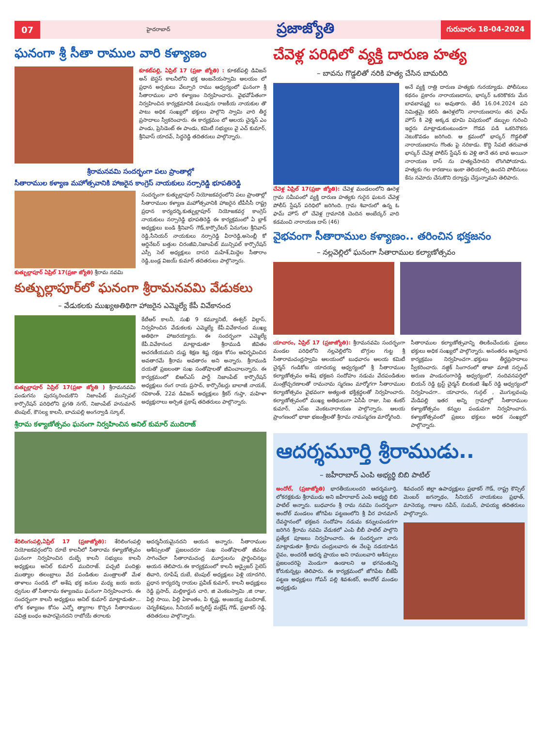07 హైదరాబాద్ ప్రజాజ్యోతి గురువారం 18-04-2024
ఘనంగా శ్రీ సీతా రాముల వారి కళ్యాణం
కూకట్‌పల్లి, ఏప్రిల్ 17 (ప్రజా జ్యోతి) : కూకట్‌పల్లి డివిజన్ అన్ బెస్టస్ కాలనీలోని భక్త ఆంజనేయస్వామి ఆలయం లో ప్రధాన అర్చకులు వేల్పూరి రాము ఆధ్వర్యంలో ఘనంగా శ్రీ సీతారాముల వారి కళ్యాణం నిర్వహించారు. వైభవోపేతంగా నిర్వహించిన కార్యక్రమానికి పలువురు రాజకీయ నాయకుల తొ పాటు అధిక సంఖ్యలో భక్తులు పాల్గొని స్వామి వారి తీర్థ ప్రసాదాలు స్వీకరించారు. ఈ కార్యక్రమం లో ఆలయ చైర్మన్ ఎం పాండు, ప్రెసిడెంట్ ఈ పాండు, కమిటీ సభ్యులు వై ఎచ్ కుమార్, శ్రీనివాస్ యాదవ్, సిద్ధరెడ్డి తదితరులు పాల్గొన్నారు.
శ్రీరామనవమి సందర్భంగా పలు ప్రాంతాల్లో
సీతారాముల కళ్యాణ మహోత్సవానికి హాజరైన కాంగ్రెస్ నాయకులు నర్సారెడ్డి భూపతిరెడ్డి
కుత్బుల్లాపూర్ ఏప్రిల్ 17(ప్రజా జ్యోతి) శ్రీరామ నవమి
సందర్భంగా కుత్బుల్లాపూర్ నియోజకవర్గంలోని పలు ప్రాంతాల్లో సీతారాముల కళ్యాణ మహోత్సవానికి హాజరైన టీపీసీసీ రాష్ట్ర ప్రధాన కార్యదర్శి,కుత్బుల్లాపూర్ నియోజకవర్గ కాంగ్రెస్ నాయకులు నర్సారెడ్డి భూపతిరెడ్డి ఈ కార్యక్రమంలో ఏ బ్లాక్ అధ్యక్షులు బండి శ్రీనివాస్ గౌడ్,కార్పొరేటర్ ఏనుగుల శ్రీనివాస్ రెడ్డి,సీనియర్ నాయకులు నర్సారెడ్డి వీరారెడ్డి,అసెంబ్లీ కో ఆర్డినేటర్ బత్తుల చిరంజీవి,నిజాంపేట్ మున్సిపల్ కార్పొరేషన్ ఎస్సీ సెల్ అధ్యక్షులు దాసరి మహేశ్,మిద్దెల సీతారాం రెడ్డి,బండ్ల విజయ్ కుమార్ తదితరులు పాల్గొన్నారు.
కుత్బుల్లాపూర్‌లో ఘనంగా శ్రీరామనవమి వేడుకలు
– వేడుకలకు ముఖ్యఅతిథిగా హాజరైన ఎమ్మెల్యే కేపీ వివేకానంద
కుత్బుల్లాపూర్ ఏప్రిల్ 17(ప్రజా జ్యోతి ) శ్రీరామనవమి పండుగను పురస్కరించుకొని నిజాంపేట్ మున్సిపల్ కార్పొరేషన్ పరిధిలోని ప్రగతి నగర్, నిజాంపేట్ హనుమాన్ టెంపుల్, కౌసల్య కాలనీ, బాచుపల్లి అంగన్వాడి స్కూల్,
కేటీఆర్ కాలనీ, సుఖి 9 కమ్యూనిటీ, ఈశ్వర్ విల్లాస్, నిర్వహించిన వేడుకలకు ఎమ్మెల్యే కేపీ.వివేకానంద ముఖ్య అతిథిగా హాజరయ్యారు. ఈ సందర్భంగా ఎమ్మెల్యే కేపీ.వివేకానంద మాట్లాడుతూ శ్రీరాముడి జీవితం ఆచరణీయమని దుష్ట శిక్షణ శిష్ట రక్షణ కోసం ఆవిర్భవించిన అవతారమే శ్రీరామ అవతారం అని అన్నారు. శ్రీరాముడి దయతో ప్రజలంతా సుఖ సంతోషాలతో జీవించాలన్నారు. ఈ కార్యక్రమంలో బిఆర్ఎస్ పార్టీ నిజాంపేట్ కార్పొరేషన్ అధ్యక్షులు రంగ రాయ ప్రసాద్, కార్పొరేటర్లు బాలాజీ నాయక్, రవికాంత్, 22వ డివిజన్ అధ్యక్షులు శ్రీకర్ గుప్తా, మహిళా అధ్యక్షురాలు అర్పిత ప్రకాష్ తదితరులు పాల్గొన్నారు.
శ్రీరామ కళ్యాణోత్సవం ఘనంగా నిర్వహించిన అనిల్ కుమార్ ముదిరాజ్
శేరిలింగంపల్లి,ఏప్రిల్ 17 (ప్రజాజ్యోతి): శేరిలింగంపల్లి నియోజకవర్గంలోని దూబే కాలనీలో సీతారామ కళ్యాణోత్సవం ఘనంగా నిర్వహించిన దుబ్బే కాలనీ సభ్యులు కాలనీ అధ్యక్షులు అనిల్ కుమార్ ముదిరాజ్. పచ్చటి పందిళ్లు ముత్యాల తలంబ్రాలు వేద పండితుల మంత్రాలతో మేళ తాళాలు సందడి లో అశేష భక్త జనుల మధ్య జయ జయ ధ్వనుల తో సీతారామ కళ్యాణము ఘనంగా నిర్వహించారు. ఈ సందర్భంగా కాలనీ అధ్యక్షులు అనిల్ కుమార్ మాట్లాడుతూ... లోక కళ్యాణం కోసం ఎన్నో త్యాగాల కొర్చిన సీతారాముల పవిత్ర బంధం అపారమైనదని రాబోయే తరాలకు
ఆదర్శనీయమైనదని ఆయన అన్నారు. సీతారాముల ఆశీస్సులతో ప్రజలందరూ సుఖ సంతోషాలతో జీవనం సాగించేలా సీతారామచంద్ర మూర్తులను ప్రార్థించినట్లు ఆయన తెలిపారు.ఈ కార్యక్రమంలో కాలనీ అడ్వైజర్ సైలెస్ తివారి, రూపేష్ దుబే, టెంపుల్ అధ్యక్షులు పెళ్లి యాదగిరి, ప్రధాన కార్యదర్శి రాయల ప్రవీణ్ కుమార్, కాలనీ అధ్యక్షులు రెడ్డి ప్రసాద్, మల్లికార్జున చారి, జి వెంకటస్వామి ,జి రాజు, పిల్లి సాయి, పిల్లి ఏకాంతం, పి కృష్ణ, అంజయ్య ముదిరాజ్, చెన్నకేశవులు, సీనియర్ జర్నలిస్ట్ మల్లేష్ గౌడ్, ప్రభాకర్ రెడ్డి, తదితరులు పాల్గొన్నారు.
చేవెళ్ల పరిధిలో వ్యక్తి దారుణ హత్య
– బావను గొడ్డలితో నరికి హత్య చేసిన బామరిది
చేవెళ్ల ఏప్రిల్ 17(ప్రజా జ్యోతి): చేవెళ్ల మండలంలోని ఊరెళ్ల గ్రామ సమీపంలో వ్యక్తి దారుణ హత్యకు గురైన ఘటన చేవెళ్ల పోలీస్ స్టేషన్ పరిధిలో జరిగింది. గ్రామ శివారులో ఉన్న ఓ ఫామ్ హౌస్ లో చేవెళ్ల గ్రామానికి చెందిన అంబేద్కర్ వాది కడమంచి నారాయణ దాస్ (46)
అనే వ్యక్తి రాత్రి దారుణ హత్యకు గురయ్యాడు. పోలీసులు కథనం ప్రకారం నారాయణదాసు, భాస్కర్ ఒకరికొకరు మేన బావబామ్మర్ది లు అవుతారు. తేదీ 16.04.2024 పని నిమిత్తమై కలిసి ఊరెళ్లలోని నారాయణదాసు తన ఫామ్ హౌస్ కి వెళ్లి అక్కడ భూమి విషయంలో డబ్బుల గురించి ఇద్దరు మాట్లాడుకుంటుండగా గొడవ పడి ఒకరినొకరు నెటుకొవడం జరిగింది. ఆ క్రమంలో భాస్కర్ గొడ్డలితో నారాయణదాసు గొంతు పై నరికాడు. కొద్ది సేపటి తరువాత భాస్కర్ చేవెళ్ల పోలీస్ స్టేషన్ కు వెళ్లి తానే తన బావ అయినా నారాయణ దాస్ ను హత్యచేసానని లొంగిపోయాడు. హత్యకు గల కారణాలు ఇంకా తెలియాల్సి ఉందని పోలీసులు కేసు నమోదు చేసుకొని దర్యాప్తు చేస్తున్నామని తెలిపారు.
వైభవంగా సీతారాముల కళ్యాణం.. తరించిన భక్తజనం
– నల్లవెల్లిలో ఘనంగా సీతారాముల కల్యాణోత్సవం
యాచారం, ఏప్రిల్ 17 (ప్రజాజ్యోతి): శ్రీరామనవమి సందర్భంగా మండల పరిధిలోని నల్లవెల్లిలోని బొగ్గుల గుట్ట శ్రీ సీతారామచంద్రస్వామి ఆలయంలో బుధవారం ఆలయ కమిటీ చైర్మన్ గండికోట యాదయ్య ఆధ్వర్యంలో శ్రీ సీతారాముల కల్యాణోత్సవం అశేష భక్తజన సందోహం నడుమ వేదపండితుల మంత్రోచ్చరణాలతో రామనామ స్మరణం మార్మోగగా సీతారాముల కల్యాణోత్సవం వైభవంగా అత్యంత భక్తిశ్రద్ధలతో నిర్వహించారు. కల్యాణోత్సవంలో ముఖ్య అతిథులుగా ఏసీపీ రాజు, సిఐ శంకర్ కుమార్, ఎస్ఐ వెంకటనారాయణ పాల్గొన్నారు. ఆలయ ప్రాంగణంలో భాజా భజంత్రీలతో శ్రీరామ నామస్మరణ మార్మోగింది.
సీతారాముల కల్యాణోత్సవాన్ని తిలకించేందుకు ప్రజలు భక్తులు అధిక సంఖ్యలో పాల్గొన్నారు. అనంతరం అన్నదాన కార్యక్రమం నిర్వహించగా..భక్తులు తీర్థప్రసాదాలు స్వీకరించారు. నజ్దిక్ సింగారంలో తాజా మాజీ సర్పంచ్ అరుణ పాండురంగారెడ్డి ఆధ్వర్యంలో, నందివనపర్తిలో బియన్ రెడ్డి ట్రస్ట్ చైర్మన్ బిలకంటి శేఖర్ రెడ్డి ఆధ్వర్యంలో నిర్వహించగా.. యాచారం, గున్గల్ , మొగుల్లవంపు మేడిపల్లి ఇతర అన్ని గ్రామాల్లో సీతారాముల కళ్యాణోత్సవం కన్నుల పండువగా నిర్వహించారు. కళ్యాణోత్సవంలో ప్రజలు భక్తులు అధిక సంఖ్యలో పాల్గొన్నారు.
ఆదర్శమూర్తి శ్రీరాముడు..
– జహీరాబాద్ ఎంపి అభ్యర్థి బిబి పాటిల్
అందోల్, (ప్రజాజ్యోతి) భారతీయులందరి ఆదర్శమూర్తి, లోకరక్షకుడు శ్రీరాముడు అని జహీరాబాద్ ఎంపి అభ్యర్థి బిబి పాటిల్ అన్నారు. బుధవారం శ్రీ రామ నవమి సందర్భంగా అందోల్ మండలం జోగిపేట పట్టణంలోని శ్రీ వీర హనమాన్ దేవస్థానంలో భక్తజన సందోహం నడుమ కన్నులపండగగా జరిగిన శ్రీరామ నవమి వేడుకలో ఎంపి బీబీ పాటిల్ పాల్గొని ప్రత్యేక పూజలు నిర్వహించారు. ఈ సందర్భంగా వారు మాట్లాడుతూ శ్రీరామ చంద్రులవారు ఈ నేలపై నడయాడిన దైవం, అందరికీ ఆదర్శ ప్రాయం అని రాములవారి ఆశీస్సులు ప్రజలందరిపై మెండుగా ఉండాలని ఆ భగవంతున్ని కోరుకున్నట్లు తెలిపారు. ఈ కార్యక్రమంలో జోగిపేట బీజేపీ పట్టణ అధ్యక్షులు గోపన్ పల్లి శివశంకర్, అందోల్ మండల అధ్యక్షుడు
శివచందర్ జిల్లా ఉపాధ్యక్షులు ప్రభాకర్ గౌడ్, రాష్ట్ర కౌన్సిల్ మెంబర్ జగన్నాథం, సీనియర్ నాయకులు ప్రభాత్, మానెయ్య, గాజుల నవీన్, సుమన్, పాపయ్య తదితరులు పాల్గొన్నారు.